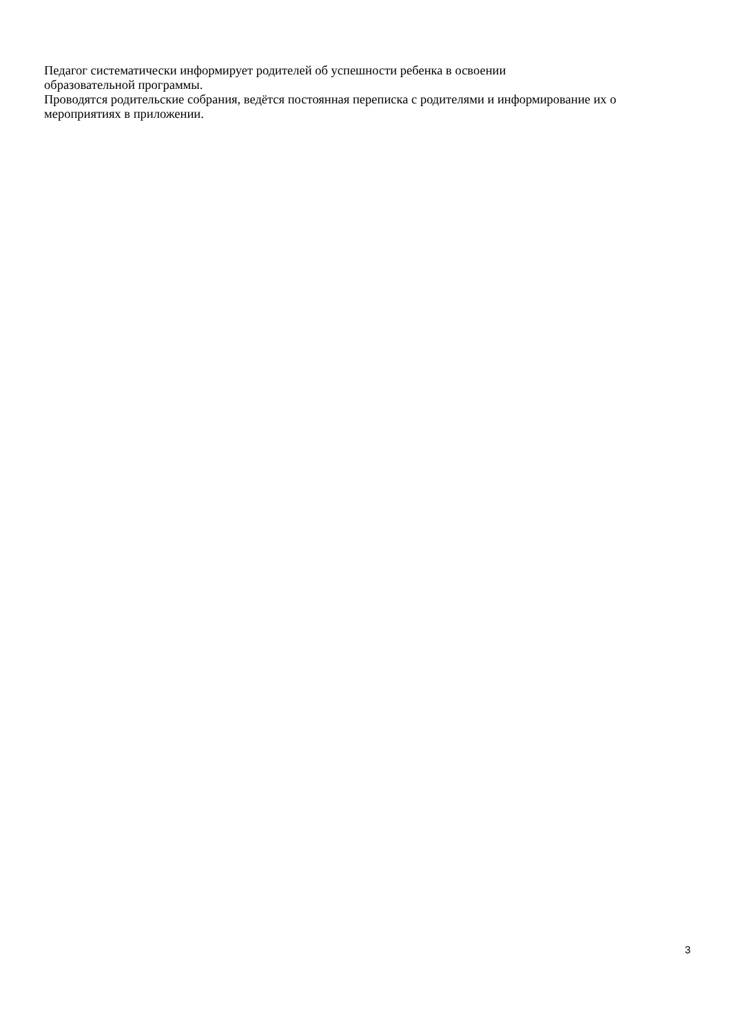Педагог систематически информирует родителей об успешности ребенка в освоении
образовательной программы.
Проводятся родительские собрания, ведётся постоянная переписка с родителями и информирование их о мероприятиях в приложении.
3